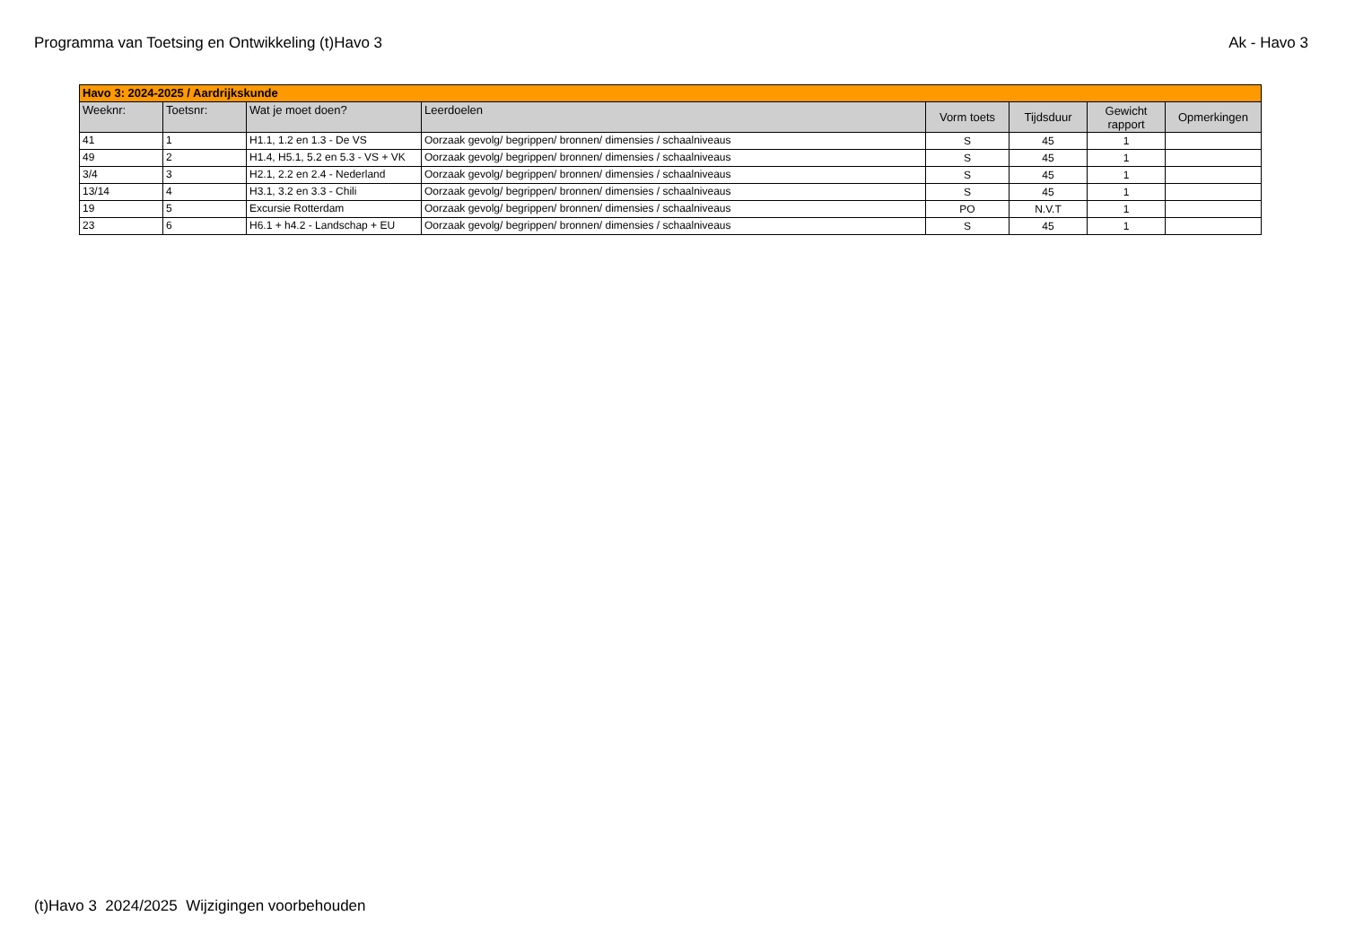Programma van Toetsing en Ontwikkeling (t)Havo 3 Ak - Havo 3
| Havo 3: 2024-2025 / Aardrijkskunde | | | | | | | |
| Weeknr: | Toetsnr: | Wat je moet doen? | Leerdoelen | Vorm toets | Tijdsduur | Gewicht rapport | Opmerkingen |
| 41 | 1 | H1.1, 1.2 en 1.3 - De VS | Oorzaak gevolg/ begrippen/ bronnen/ dimensies / schaalniveaus | S | 45 | 1 | |
| 49 | 2 | H1.4, H5.1, 5.2 en 5.3 - VS + VK | Oorzaak gevolg/ begrippen/ bronnen/ dimensies / schaalniveaus | S | 45 | 1 | |
| 3/4 | 3 | H2.1, 2.2 en 2.4 - Nederland | Oorzaak gevolg/ begrippen/ bronnen/ dimensies / schaalniveaus | S | 45 | 1 | |
| 13/14 | 4 | H3.1, 3.2 en 3.3 - Chili | Oorzaak gevolg/ begrippen/ bronnen/ dimensies / schaalniveaus | S | 45 | 1 | |
| 19 | 5 | Excursie Rotterdam | Oorzaak gevolg/ begrippen/ bronnen/ dimensies / schaalniveaus | PO | N.V.T | 1 | |
| 23 | 6 | H6.1 + h4.2 - Landschap + EU | Oorzaak gevolg/ begrippen/ bronnen/ dimensies / schaalniveaus | S | 45 | 1 | |
(t)Havo 3 2024/2025 Wijzigingen voorbehouden